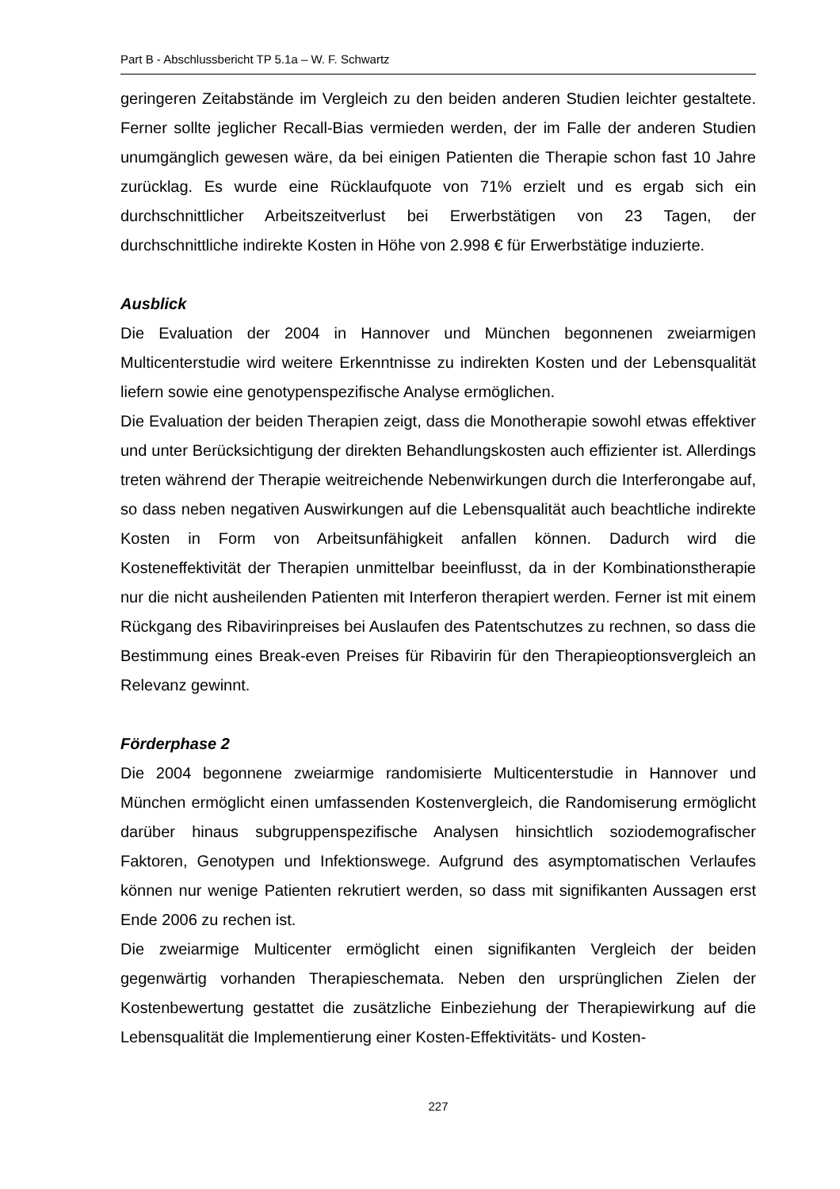Part B - Abschlussbericht TP 5.1a – W. F. Schwartz
geringeren Zeitabstände im Vergleich zu den beiden anderen Studien leichter gestaltete. Ferner sollte jeglicher Recall-Bias vermieden werden, der im Falle der anderen Studien unumgänglich gewesen wäre, da bei einigen Patienten die Therapie schon fast 10 Jahre zurücklag. Es wurde eine Rücklaufquote von 71% erzielt und es ergab sich ein durchschnittlicher Arbeitszeitverlust bei Erwerbstätigen von 23 Tagen, der durchschnittliche indirekte Kosten in Höhe von 2.998 € für Erwerbstätige induzierte.
Ausblick
Die Evaluation der 2004 in Hannover und München begonnenen zweiarmigen Multicenterstudie wird weitere Erkenntnisse zu indirekten Kosten und der Lebensqualität liefern sowie eine genotypenspezifische Analyse ermöglichen.
Die Evaluation der beiden Therapien zeigt, dass die Monotherapie sowohl etwas effektiver und unter Berücksichtigung der direkten Behandlungskosten auch effizienter ist. Allerdings treten während der Therapie weitreichende Nebenwirkungen durch die Interferongabe auf, so dass neben negativen Auswirkungen auf die Lebensqualität auch beachtliche indirekte Kosten in Form von Arbeitsunfähigkeit anfallen können. Dadurch wird die Kosteneffektivität der Therapien unmittelbar beeinflusst, da in der Kombinationstherapie nur die nicht ausheilenden Patienten mit Interferon therapiert werden. Ferner ist mit einem Rückgang des Ribavirinpreises bei Auslaufen des Patentschutzes zu rechnen, so dass die Bestimmung eines Break-even Preises für Ribavirin für den Therapieoptionsvergleich an Relevanz gewinnt.
Förderphase 2
Die 2004 begonnene zweiarmige randomisierte Multicenterstudie in Hannover und München ermöglicht einen umfassenden Kostenvergleich, die Randomiserung ermöglicht darüber hinaus subgruppenspezifische Analysen hinsichtlich soziodemografischer Faktoren, Genotypen und Infektionswege. Aufgrund des asymptomatischen Verlaufes können nur wenige Patienten rekrutiert werden, so dass mit signifikanten Aussagen erst Ende 2006 zu rechen ist.
Die zweiarmige Multicenter ermöglicht einen signifikanten Vergleich der beiden gegenwärtig vorhanden Therapieschemata. Neben den ursprünglichen Zielen der Kostenbewertung gestattet die zusätzliche Einbeziehung der Therapiewirkung auf die Lebensqualität die Implementierung einer Kosten-Effektivitäts- und Kosten-
227